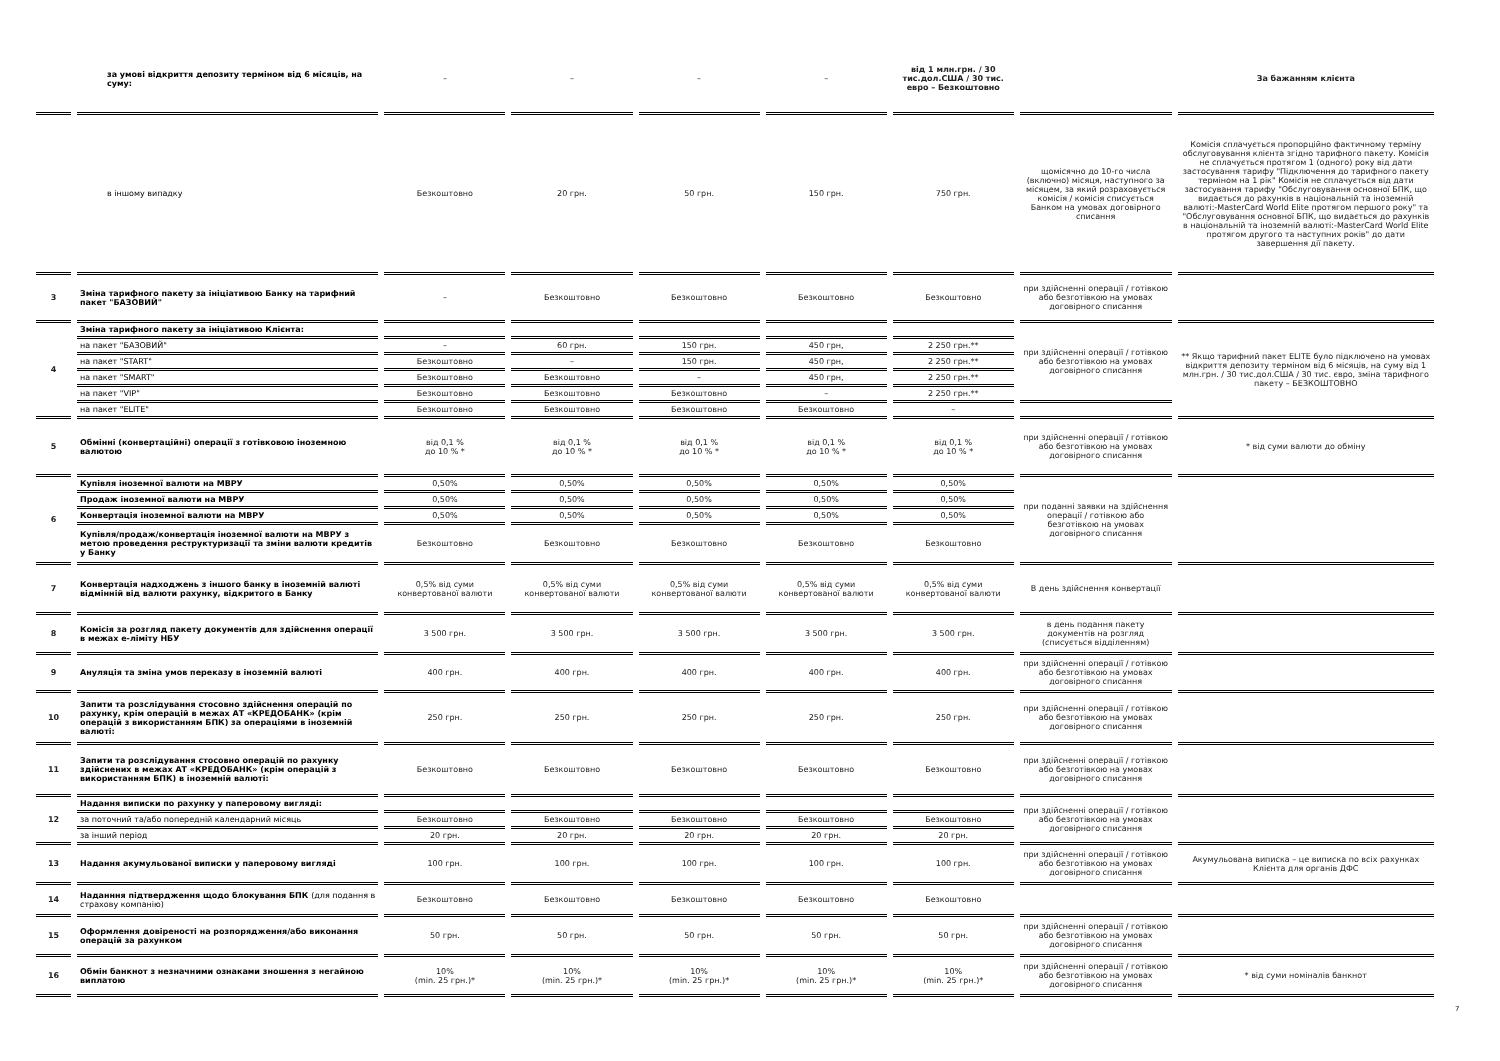| | за умові відкриття депозиту терміном від 6 місяців, на суму: | – | – | – | – | від 1 млн.грн. / 30 тис.дол.США / 30 тис. евро – Безкоштовно | | За бажанням клієнта |
| | в іншому випадку | Безкоштовно | 20 грн. | 50 грн. | 150 грн. | 750 грн. | щомісячно до 10-го числа (включно) місяця, наступного за місяцем, за який розраховується комісія / комісія списується Банком на умовах договірного списання | Комісія сплачується пропорційно фактичному терміну обслуговування клієнта згідно тарифного пакету. Комісія не сплачується протягом 1 (одного) року від дати застосування тарифу "Підключення до тарифного пакету терміном на 1 рік" Комісія не сплачується від дати застосування тарифу "Обслуговування основної БПК, що видається до рахунків в національній та іноземній валюті:-MasterCard World Elite протягом першого року" та "Обслуговування основної БПК, що видається до рахунків в національній та іноземній валюті:-MasterCard World Elite протягом другого та наступних років" до дати завершення дії пакету. |
| 3 | Зміна тарифного пакету за ініціативою Банку на тарифний пакет "БАЗОВИЙ" | – | Безкоштовно | Безкоштовно | Безкоштовно | Безкоштовно | при здійсненні операції / готівкою або безготівкою на умовах договірного списання | |
| 4 | Зміна тарифного пакету за ініціативою Клієнта: | | | | | | при здійсненні операції / готівкою або безготівкою на умовах договірного списання | ** Якщо тарифний пакет ELITE було підключено на умовах відкриття депозиту терміном від 6 місяців, на суму від 1 млн.грн. / 30 тис.дол.США / 30 тис. євро, зміна тарифного пакету – БЕЗКОШТОВНО |
| | на пакет "БАЗОВИЙ" | – | 60 грн. | 150 грн. | 450 грн, | 2 250 грн.** | | |
| | на пакет "START" | Безкоштовно | – | 150 грн. | 450 грн, | 2 250 грн.** | | |
| | на пакет "SMART" | Безкоштовно | Безкоштовно | – | 450 грн, | 2 250 грн.** | | |
| | на пакет "VIP" | Безкоштовно | Безкоштовно | Безкоштовно | – | 2 250 грн.** | | |
| | на пакет "ELITE" | Безкоштовно | Безкоштовно | Безкоштовно | Безкоштовно | – | | |
| 5 | Обмінні (конвертаційні) операції з готівковою іноземною валютою | від 0,1 % до 10 % * | від 0,1 % до 10 % * | від 0,1 % до 10 % * | від 0,1 % до 10 % * | від 0,1 % до 10 % * | при здійсненні операції / готівкою або безготівкою на умовах договірного списання | * від суми валюти до обміну |
| 6 | Купівля іноземної валюти на МВРУ | 0,50% | 0,50% | 0,50% | 0,50% | 0,50% | при поданні заявки на здійснення операції / готівкою або безготівкою на умовах договірного списання | |
| | Продаж іноземної валюти на МВРУ | 0,50% | 0,50% | 0,50% | 0,50% | 0,50% | | |
| | Конвертація іноземної валюти на МВРУ | 0,50% | 0,50% | 0,50% | 0,50% | 0,50% | | |
| | Купівля/продаж/конвертація іноземної валюти на МВРУ з метою проведення реструктуризації та зміни валюти кредитів у Банку | Безкоштовно | Безкоштовно | Безкоштовно | Безкоштовно | Безкоштовно | | |
| 7 | Конвертація надходжень з іншого банку в іноземній валюті відмінній від валюти рахунку, відкритого в Банку | 0,5% від суми конвертованої валюти | 0,5% від суми конвертованої валюти | 0,5% від суми конвертованої валюти | 0,5% від суми конвертованої валюти | 0,5% від суми конвертованої валюти | В день здійснення конвертації | |
| 8 | Комісія за розгляд пакету документів для здійснення операції в межах е-ліміту НБУ | 3 500 грн. | 3 500 грн. | 3 500 грн. | 3 500 грн. | 3 500 грн. | в день подання пакету документів на розгляд (списується відділенням) | |
| 9 | Ануляція та зміна умов переказу в іноземній валюті | 400 грн. | 400 грн. | 400 грн. | 400 грн. | 400 грн. | при здійсненні операції / готівкою або безготівкою на умовах договірного списання | |
| 10 | Запити та розслідування стосовно здійснення операцій по рахунку, крім операцій в межах АТ «КРЕДОБАНК» (крім операцій з використанням БПК) за операціями в іноземній валюті: | 250 грн. | 250 грн. | 250 грн. | 250 грн. | 250 грн. | при здійсненні операції / готівкою або безготівкою на умовах договірного списання | |
| 11 | Запити та розслідування стосовно операцій по рахунку здійснених в межах АТ «КРЕДОБАНК» (крім операцій з використанням БПК) в іноземній валюті: | Безкоштовно | Безкоштовно | Безкоштовно | Безкоштовно | Безкоштовно | при здійсненні операції / готівкою або безготівкою на умовах договірного списання | |
| 12 | Надання виписки по рахунку у паперовому вигляді: | | | | | | при здійсненні операції / готівкою або безготівкою на умовах договірного списання | |
| | за поточний та/або попередній календарний місяць | Безкоштовно | Безкоштовно | Безкоштовно | Безкоштовно | Безкоштовно | | |
| | за інший період | 20 грн. | 20 грн. | 20 грн. | 20 грн. | 20 грн. | | |
| 13 | Надання акумульованої виписки у паперовому вигляді | 100 грн. | 100 грн. | 100 грн. | 100 грн. | 100 грн. | при здійсненні операції / готівкою або безготівкою на умовах договірного списання | Акумульована виписка – це виписка по всіх рахунках Клієнта для органів ДФС |
| 14 | Наданння підтвердження щодо блокування БПК (для подання в страхову компанію) | Безкоштовно | Безкоштовно | Безкоштовно | Безкоштовно | Безкоштовно | | |
| 15 | Оформлення довіреності на розпорядження/або виконання операцій за рахунком | 50 грн. | 50 грн. | 50 грн. | 50 грн. | 50 грн. | при здійсненні операції / готівкою або безготівкою на умовах договірного списання | |
| 16 | Обмін банкнот з незначними ознаками зношення з негайною виплатою | 10% (min. 25 грн.)* | 10% (min. 25 грн.)* | 10% (min. 25 грн.)* | 10% (min. 25 грн.)* | 10% (min. 25 грн.)* | при здійсненні операції / готівкою або безготівкою на умовах договірного списання | * від суми номіналів банкнот |
7